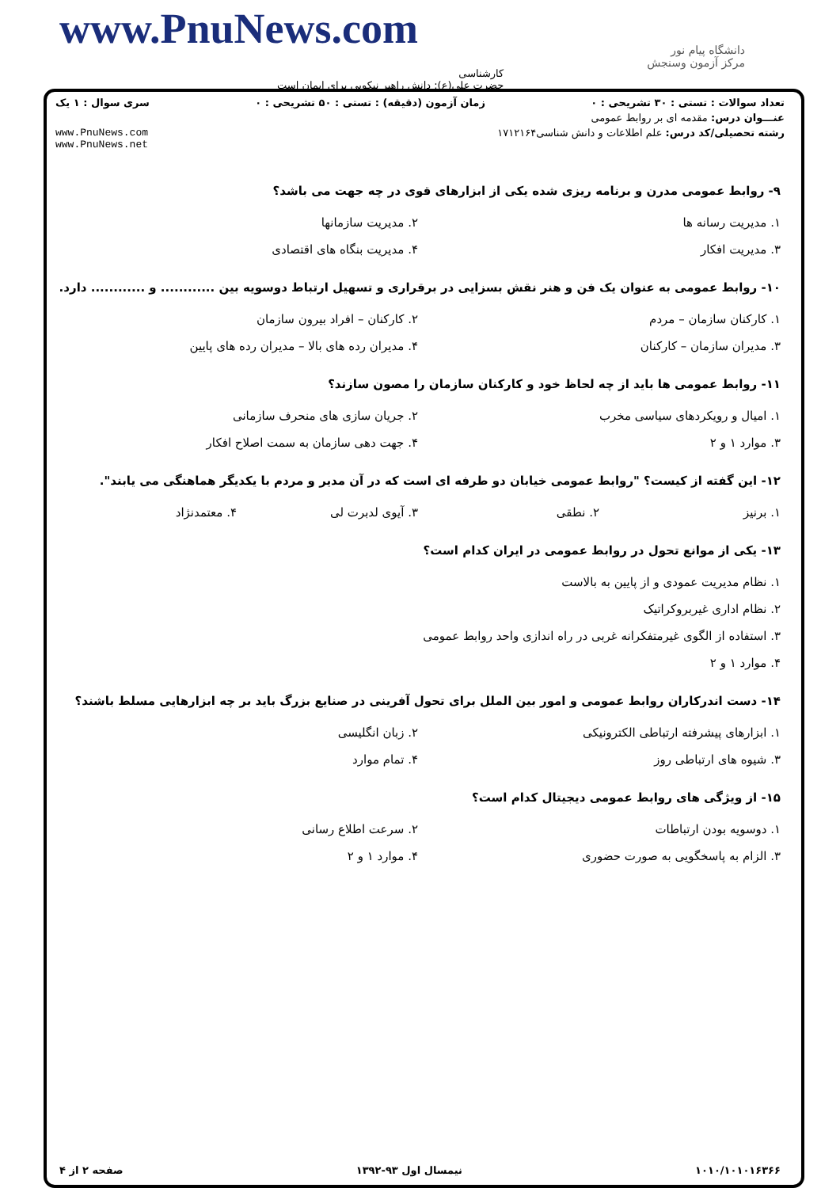www.PnuNews.com
دانشگاه پیام نور
مرکز آزمون وسنجش
کارشناسی
حضرت علی(ع): دانش راهبر نیکویی برای ایمان است
تعداد سوالات : تستی : ۳۰ تشریحی : ۰ زمان آزمون (دقیقه) : تستی : ۵۰ تشریحی : ۰ سری سوال : ۱ یک
عنـــوان درس: مقدمه ای بر روابط عمومی
رشته تحصیلی/کد درس: علم اطلاعات و دانش شناسی۱۷۱۲۱۶۴ www.PnuNews.com
www.PnuNews.net
۹- روابط عمومی مدرن و برنامه ریزی شده یکی از ابزارهای قوی در چه جهت می باشد؟
۱. مدیریت رسانه ها
۲. مدیریت سازمانها
۳. مدیریت افکار
۴. مدیریت بنگاه های اقتصادی
۱۰- روابط عمومی به عنوان یک فن و هنر نقش بسزایی در برقراری و تسهیل ارتباط دوسویه بین ............ و ............ دارد.
۱. کارکنان سازمان – مردم
۲. کارکنان – افراد بیرون سازمان
۳. مدیران سازمان – کارکنان
۴. مدیران رده های بالا – مدیران رده های پایین
۱۱- روابط عمومی ها باید از چه لحاظ خود و کارکنان سازمان را مصون سازند؟
۱. امیال و رویکردهای سیاسی مخرب
۲. جریان سازی های منحرف سازمانی
۳. موارد ۱ و ۲
۴. جهت دهی سازمان به سمت اصلاح افکار
۱۲- این گفته از کیست؟ "روابط عمومی خیابان دو طرفه ای است که در آن مدیر و مردم با یکدیگر هماهنگی می یابند".
۱. برنیز
۲. نطقی
۳. آیوی لدبرت لی
۴. معتمدنژاد
۱۳- یکی از موانع تحول در روابط عمومی در ایران کدام است؟
۱. نظام مدیریت عمودی و از پایین به بالاست
۲. نظام اداری غیربروکراتیک
۳. استفاده از الگوی غیرمتفکرانه غربی در راه اندازی واحد روابط عمومی
۴. موارد ۱ و ۲
۱۴- دست اندرکاران روابط عمومی و امور بین الملل برای تحول آفرینی در صنایع بزرگ باید بر چه ابزارهایی مسلط باشند؟
۱. ابزارهای پیشرفته ارتباطی الکترونیکی
۲. زبان انگلیسی
۳. شیوه های ارتباطی روز
۴. تمام موارد
۱۵- از ویژگی های روابط عمومی دیجیتال کدام است؟
۱. دوسویه بودن ارتباطات
۲. سرعت اطلاع رسانی
۳. الزام به پاسخگویی به صورت حضوری
۴. موارد ۱ و ۲
۱۰۱۰/۱۰۱۰۱۶۳۶۶ نیمسال اول ۹۳-۱۳۹۲ صفحه ۲ از ۴